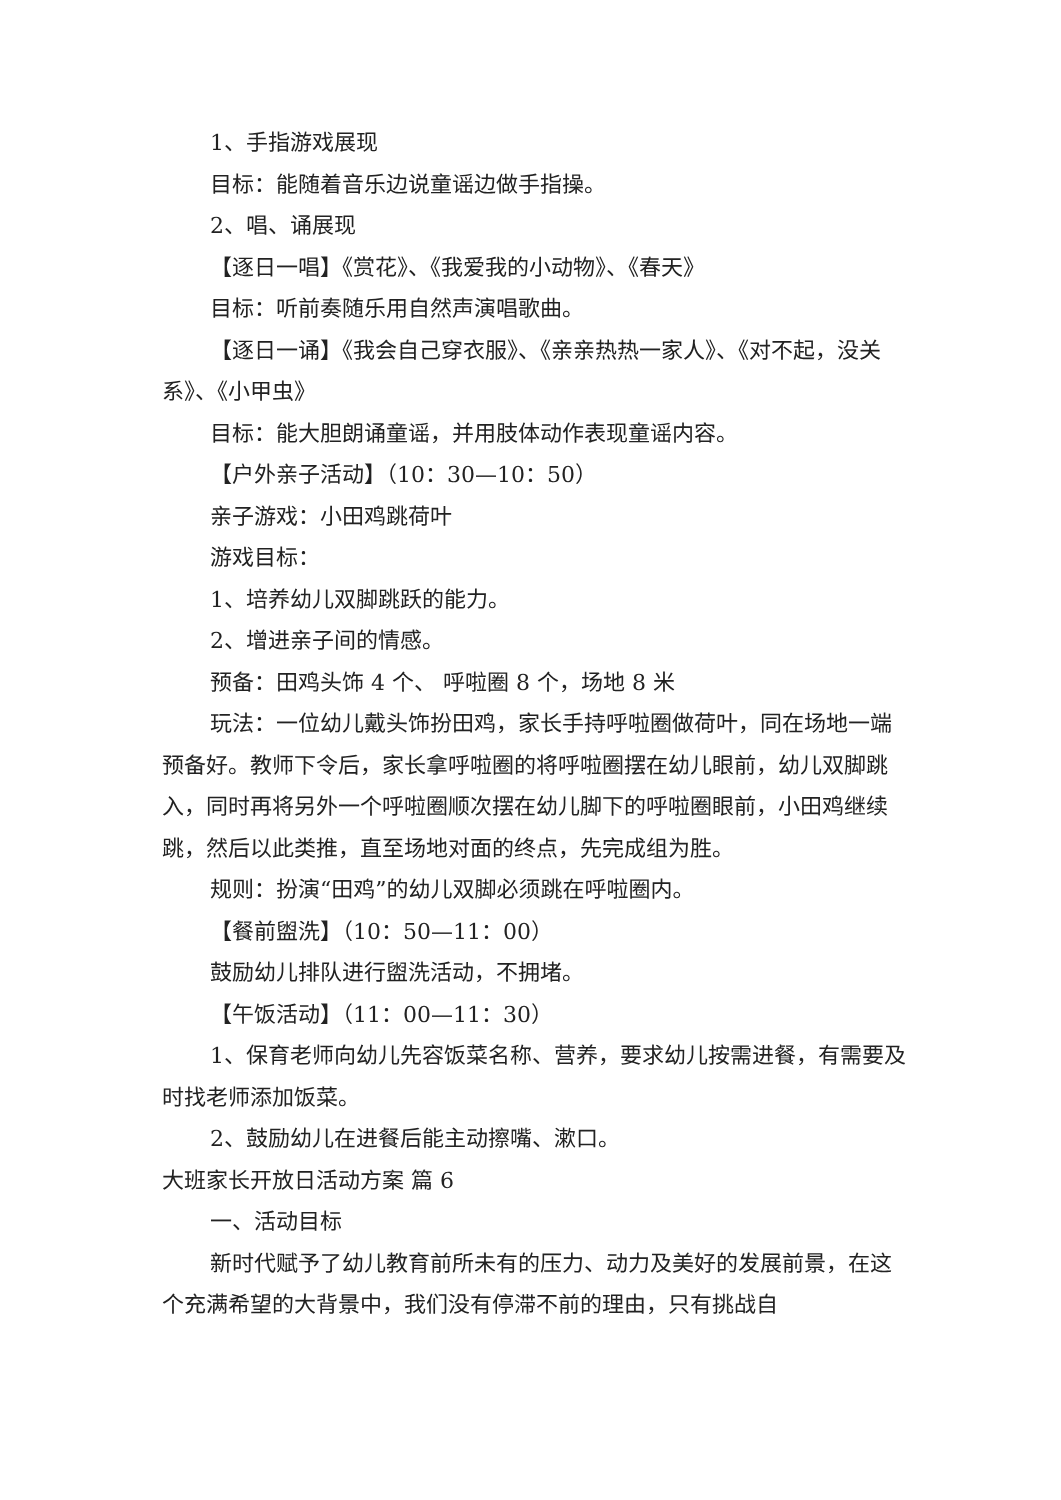1、手指游戏展现
目标：能随着音乐边说童谣边做手指操。
2、唱、诵展现
【逐日一唱】《赏花》、《我爱我的小动物》、《春天》
目标：听前奏随乐用自然声演唱歌曲。
【逐日一诵】《我会自己穿衣服》、《亲亲热热一家人》、《对不起，没关系》、《小甲虫》
目标：能大胆朗诵童谣，并用肢体动作表现童谣内容。
【户外亲子活动】（10：30—10：50）
亲子游戏：小田鸡跳荷叶
游戏目标：
1、培养幼儿双脚跳跃的能力。
2、增进亲子间的情感。
预备：田鸡头饰 4 个、 呼啦圈 8 个，场地 8 米
玩法：一位幼儿戴头饰扮田鸡，家长手持呼啦圈做荷叶，同在场地一端预备好。教师下令后，家长拿呼啦圈的将呼啦圈摆在幼儿眼前，幼儿双脚跳入，同时再将另外一个呼啦圈顺次摆在幼儿脚下的呼啦圈眼前，小田鸡继续跳，然后以此类推，直至场地对面的终点，先完成组为胜。
规则：扮演“田鸡”的幼儿双脚必须跳在呼啦圈内。
【餐前盥洗】（10：50—11：00）
鼓励幼儿排队进行盥洗活动，不拥堵。
【午饭活动】（11：00—11：30）
1、保育老师向幼儿先容饭菜名称、营养，要求幼儿按需进餐，有需要及时找老师添加饭菜。
2、鼓励幼儿在进餐后能主动擦嘴、漱口。
大班家长开放日活动方案 篇 6
一、活动目标
新时代赋予了幼儿教育前所未有的压力、动力及美好的发展前景，在这个充满希望的大背景中，我们没有停滞不前的理由，只有挑战自